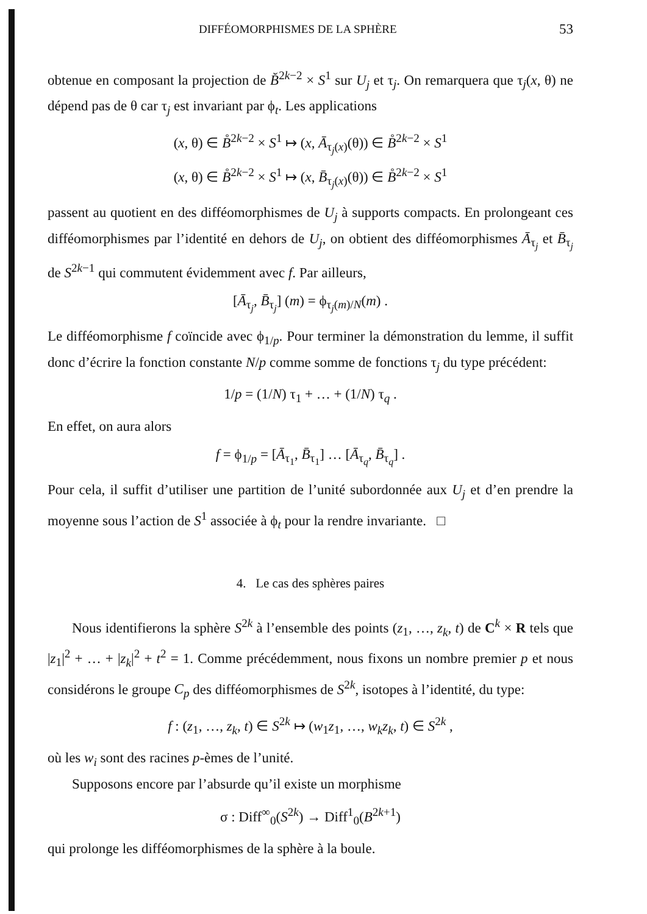DIFFÉOMORPHISMES DE LA SPHÈRE 53
obtenue en composant la projection de B̆<sup>2k−2</sup> × S<sup>1</sup> sur U<sub>j</sub> et τ<sub>j</sub>. On remarquera que τ<sub>j</sub>(x, θ) ne dépend pas de θ car τ<sub>j</sub> est invariant par ϕ<sub>t</sub>. Les applications
(x, θ) ∈ B̊<sup>2k−2</sup> × S<sup>1</sup> ↦ (x, Ā<sub>τ<sub>j</sub>(x)</sub>(θ)) ∈ B̊<sup>2k−2</sup> × S<sup>1</sup>
(x, θ) ∈ B̊<sup>2k−2</sup> × S<sup>1</sup> ↦ (x, B̄<sub>τ<sub>j</sub>(x)</sub>(θ)) ∈ B̊<sup>2k−2</sup> × S<sup>1</sup>
passent au quotient en des difféomorphismes de U<sub>j</sub> à supports compacts. En prolongeant ces difféomorphismes par l’identité en dehors de U<sub>j</sub>, on obtient des difféomorphismes Ā<sub>τ<sub>j</sub></sub> et B̄<sub>τ<sub>j</sub></sub> de S<sup>2k−1</sup> qui commutent évidemment avec f. Par ailleurs,
[Ā<sub>τ<sub>j</sub></sub>, B̄<sub>τ<sub>j</sub></sub>] (m) = ϕ<sub>τ<sub>j</sub>(m)/N</sub>(m) .
Le difféomorphisme f coïncide avec ϕ<sub>1/p</sub>. Pour terminer la démonstration du lemme, il suffit donc d’écrire la fonction constante N/p comme somme de fonctions τ<sub>j</sub> du type précédent:
1/p = (1/N) τ<sub>1</sub> + … + (1/N) τ<sub>q</sub> .
En effet, on aura alors
f = ϕ<sub>1/p</sub> = [Ā<sub>τ<sub>1</sub></sub>, B̄<sub>τ<sub>1</sub></sub>] … [Ā<sub>τ<sub>q</sub></sub>, B̄<sub>τ<sub>q</sub></sub>] .
Pour cela, il suffit d’utiliser une partition de l’unité subordonnée aux U<sub>j</sub> et d’en prendre la moyenne sous l’action de S<sup>1</sup> associée à ϕ<sub>t</sub> pour la rendre invariante. □
4. Le cas des sphères paires
Nous identifierons la sphère S<sup>2k</sup> à l’ensemble des points (z<sub>1</sub>, …, z<sub>k</sub>, t) de C<sup>k</sup> × R tels que |z<sub>1</sub>|<sup>2</sup> + … + |z<sub>k</sub>|<sup>2</sup> + t<sup>2</sup> = 1. Comme précédemment, nous fixons un nombre premier p et nous considérons le groupe C<sub>p</sub> des difféomorphismes de S<sup>2k</sup>, isotopes à l’identité, du type:
f : (z<sub>1</sub>, …, z<sub>k</sub>, t) ∈ S<sup>2k</sup> ↦ (w<sub>1</sub>z<sub>1</sub>, …, w<sub>k</sub>z<sub>k</sub>, t) ∈ S<sup>2k</sup> ,
où les w<sub>i</sub> sont des racines p-èmes de l’unité.
Supposons encore par l’absurde qu’il existe un morphisme
σ : Diff<sup>∞</sup><sub>0</sub>(S<sup>2k</sup>) → Diff<sup>1</sup><sub>0</sub>(B<sup>2k+1</sup>)
qui prolonge les difféomorphismes de la sphère à la boule.